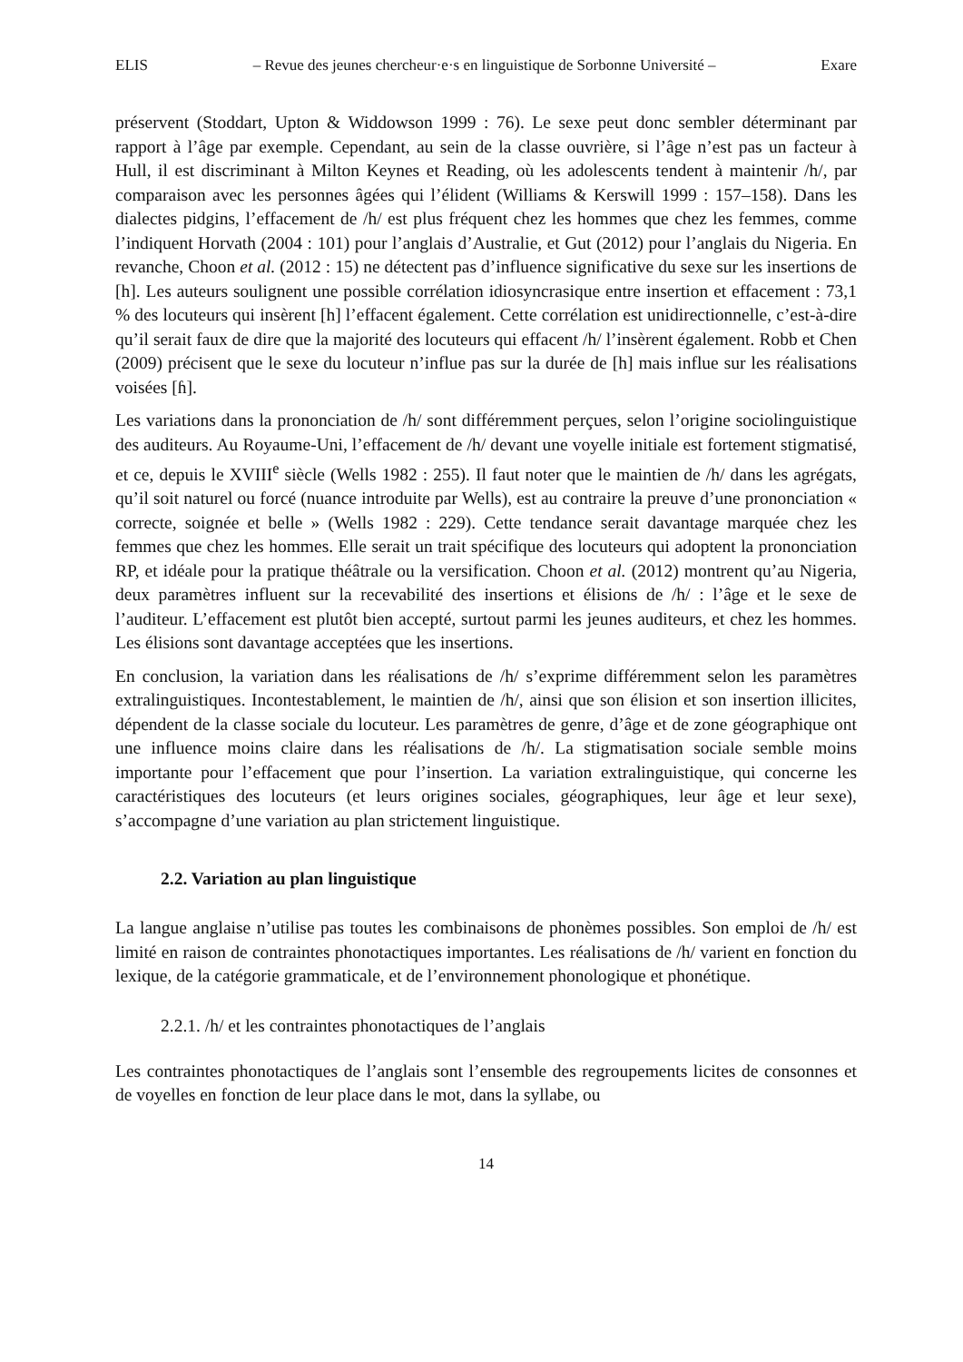ELIS – Revue des jeunes chercheur·e·s en linguistique de Sorbonne Université – Exare
préservent (Stoddart, Upton & Widdowson 1999 : 76). Le sexe peut donc sembler déterminant par rapport à l’âge par exemple. Cependant, au sein de la classe ouvrière, si l’âge n’est pas un facteur à Hull, il est discriminant à Milton Keynes et Reading, où les adolescents tendent à maintenir /h/, par comparaison avec les personnes âgées qui l’élident (Williams & Kerswill 1999 : 157–158). Dans les dialectes pidgins, l’effacement de /h/ est plus fréquent chez les hommes que chez les femmes, comme l’indiquent Horvath (2004 : 101) pour l’anglais d’Australie, et Gut (2012) pour l’anglais du Nigeria. En revanche, Choon et al. (2012 : 15) ne détectent pas d’influence significative du sexe sur les insertions de [h]. Les auteurs soulignent une possible corrélation idiosyncrasique entre insertion et effacement : 73,1 % des locuteurs qui insèrent [h] l’effacent également. Cette corrélation est unidirectionnelle, c’est-à-dire qu’il serait faux de dire que la majorité des locuteurs qui effacent /h/ l’insèrent également. Robb et Chen (2009) précisent que le sexe du locuteur n’influe pas sur la durée de [h] mais influe sur les réalisations voisées [ɦ].
Les variations dans la prononciation de /h/ sont différemment perçues, selon l’origine sociolinguistique des auditeurs. Au Royaume-Uni, l’effacement de /h/ devant une voyelle initiale est fortement stigmatisé, et ce, depuis le XVIII<sup>e</sup> siècle (Wells 1982 : 255). Il faut noter que le maintien de /h/ dans les agrégats, qu’il soit naturel ou forcé (nuance introduite par Wells), est au contraire la preuve d’une prononciation « correcte, soignée et belle » (Wells 1982 : 229). Cette tendance serait davantage marquée chez les femmes que chez les hommes. Elle serait un trait spécifique des locuteurs qui adoptent la prononciation RP, et idéale pour la pratique théâtrale ou la versification. Choon et al. (2012) montrent qu’au Nigeria, deux paramètres influent sur la recevabilité des insertions et élisions de /h/ : l’âge et le sexe de l’auditeur. L’effacement est plutôt bien accepté, surtout parmi les jeunes auditeurs, et chez les hommes. Les élisions sont davantage acceptées que les insertions.
En conclusion, la variation dans les réalisations de /h/ s’exprime différemment selon les paramètres extralinguistiques. Incontestablement, le maintien de /h/, ainsi que son élision et son insertion illicites, dépendent de la classe sociale du locuteur. Les paramètres de genre, d’âge et de zone géographique ont une influence moins claire dans les réalisations de /h/. La stigmatisation sociale semble moins importante pour l’effacement que pour l’insertion. La variation extralinguistique, qui concerne les caractéristiques des locuteurs (et leurs origines sociales, géographiques, leur âge et leur sexe), s’accompagne d’une variation au plan strictement linguistique.
2.2. Variation au plan linguistique
La langue anglaise n’utilise pas toutes les combinaisons de phonèmes possibles. Son emploi de /h/ est limité en raison de contraintes phonotactiques importantes. Les réalisations de /h/ varient en fonction du lexique, de la catégorie grammaticale, et de l’environnement phonologique et phonétique.
2.2.1. /h/ et les contraintes phonotactiques de l’anglais
Les contraintes phonotactiques de l’anglais sont l’ensemble des regroupements licites de consonnes et de voyelles en fonction de leur place dans le mot, dans la syllabe, ou
14